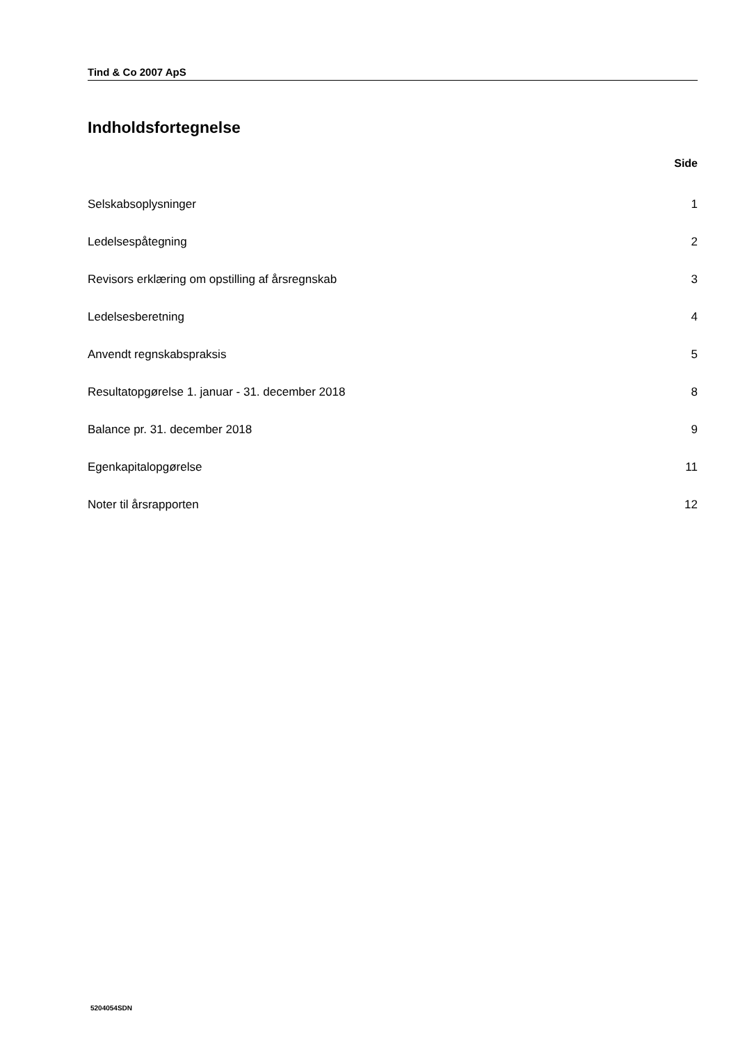Tind & Co 2007 ApS
Indholdsfortegnelse
Side
Selskabsoplysninger 1
Ledelsespåtegning 2
Revisors erklæring om opstilling af årsregnskab 3
Ledelsesberetning 4
Anvendt regnskabspraksis 5
Resultatopgørelse 1. januar - 31. december 2018 8
Balance pr. 31. december 2018 9
Egenkapitalopgørelse 11
Noter til årsrapporten 12
5204054SDN